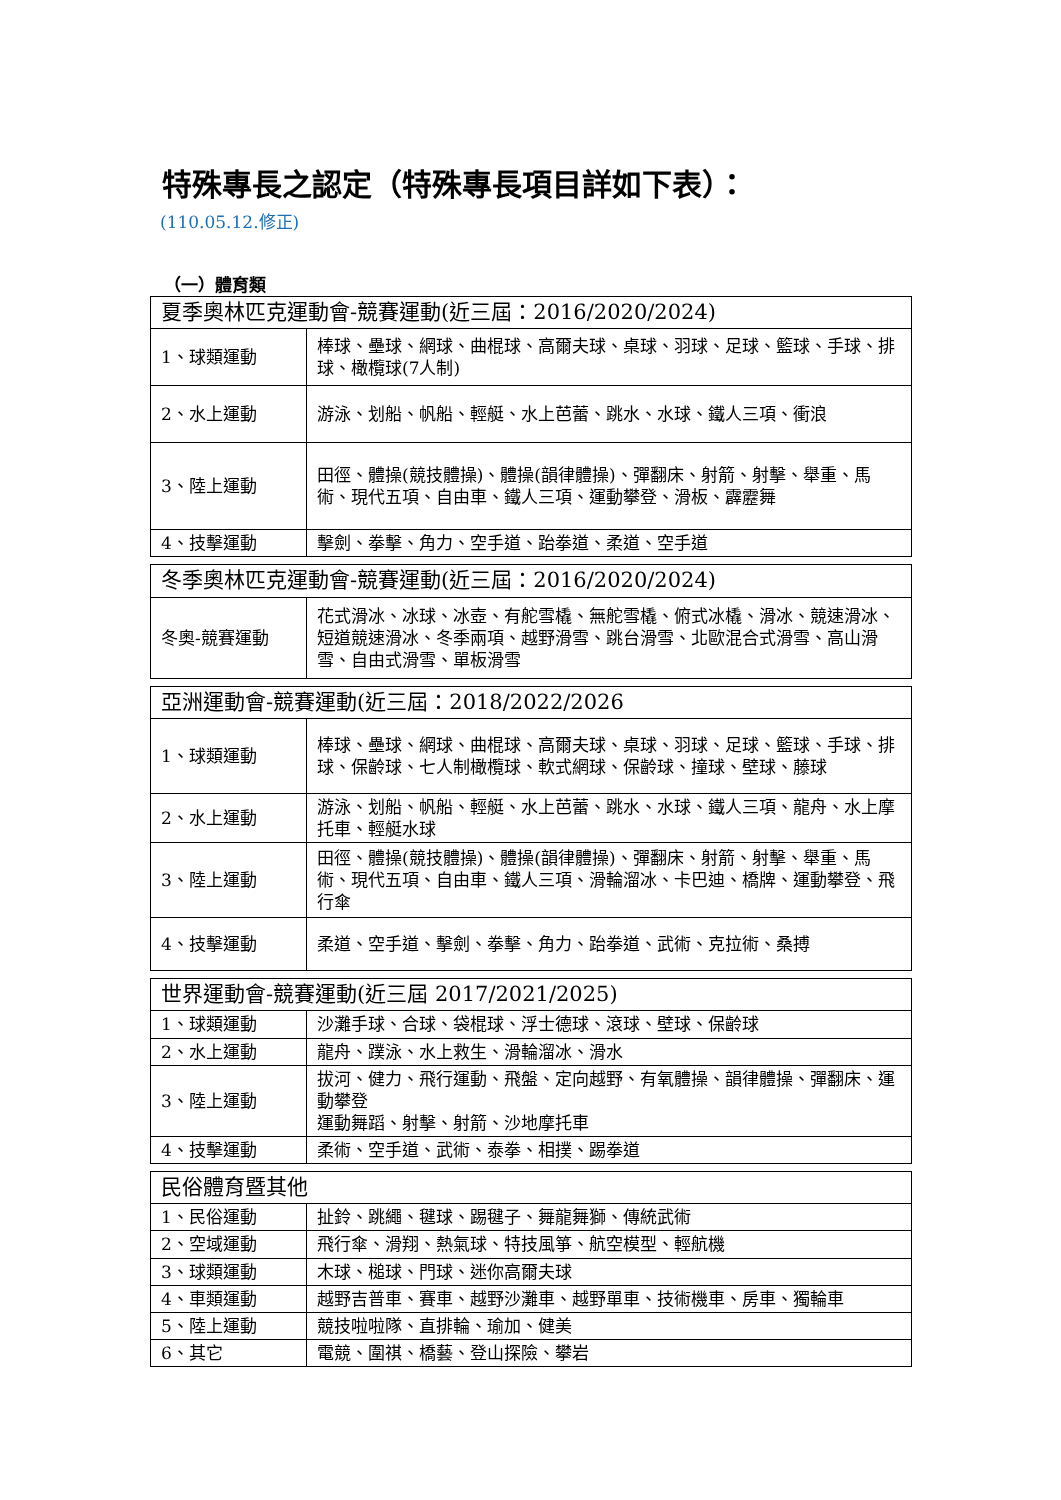特殊專長之認定（特殊專長項目詳如下表）：
(110.05.12.修正)
（一）體育類
| 夏季奧林匹克運動會-競賽運動(近三屆：2016/2020/2024) | |
| 1、球類運動 | 棒球、壘球、網球、曲棍球、高爾夫球、桌球、羽球、足球、籃球、手球、排球、橄欖球(7人制) |
| 2、水上運動 | 游泳、划船、帆船、輕艇、水上芭蕾、跳水、水球、鐵人三項、衝浪 |
| 3、陸上運動 | 田徑、體操(競技體操)、體操(韻律體操)、彈翻床、射箭、射擊、舉重、馬術、現代五項、自由車、鐵人三項、運動攀登、滑板、霹靂舞 |
| 4、技擊運動 | 擊劍、拳擊、角力、空手道、跆拳道、柔道、空手道 |
| 冬季奧林匹克運動會-競賽運動(近三屆：2016/2020/2024) | |
| 冬奧-競賽運動 | 花式滑冰、冰球、冰壺、有舵雪橇、無舵雪橇、俯式冰橇、滑冰、競速滑冰、短道競速滑冰、冬季兩項、越野滑雪、跳台滑雪、北歐混合式滑雪、高山滑雪、自由式滑雪、單板滑雪 |
| 亞洲運動會-競賽運動(近三屆：2018/2022/2026 | |
| 1、球類運動 | 棒球、壘球、網球、曲棍球、高爾夫球、桌球、羽球、足球、籃球、手球、排球、保齡球、七人制橄欖球、軟式網球、保齡球、撞球、壁球、藤球 |
| 2、水上運動 | 游泳、划船、帆船、輕艇、水上芭蕾、跳水、水球、鐵人三項、龍舟、水上摩托車、輕艇水球 |
| 3、陸上運動 | 田徑、體操(競技體操)、體操(韻律體操)、彈翻床、射箭、射擊、舉重、馬術、現代五項、自由車、鐵人三項、滑輪溜冰、卡巴迪、橋牌、運動攀登、飛行傘 |
| 4、技擊運動 | 柔道、空手道、擊劍、拳擊、角力、跆拳道、武術、克拉術、桑搏 |
| 世界運動會-競賽運動(近三屆 2017/2021/2025) | |
| 1、球類運動 | 沙灘手球、合球、袋棍球、浮士德球、滾球、壁球、保齡球 |
| 2、水上運動 | 龍舟、蹼泳、水上救生、滑輪溜冰、滑水 |
| 3、陸上運動 | 拔河、健力、飛行運動、飛盤、定向越野、有氧體操、韻律體操、彈翻床、運動攀登 運動舞蹈、射擊、射箭、沙地摩托車 |
| 4、技擊運動 | 柔術、空手道、武術、泰拳、相撲、踢拳道 |
| 民俗體育暨其他 | |
| 1、民俗運動 | 扯鈴、跳繩、毽球、踢毽子、舞龍舞獅、傳統武術 |
| 2、空域運動 | 飛行傘、滑翔、熱氣球、特技風箏、航空模型、輕航機 |
| 3、球類運動 | 木球、槌球、門球、迷你高爾夫球 |
| 4、車類運動 | 越野吉普車、賽車、越野沙灘車、越野單車、技術機車、房車、獨輪車 |
| 5、陸上運動 | 競技啦啦隊、直排輪、瑜加、健美 |
| 6、其它 | 電競、圍祺、橋藝、登山探險、攀岩 |